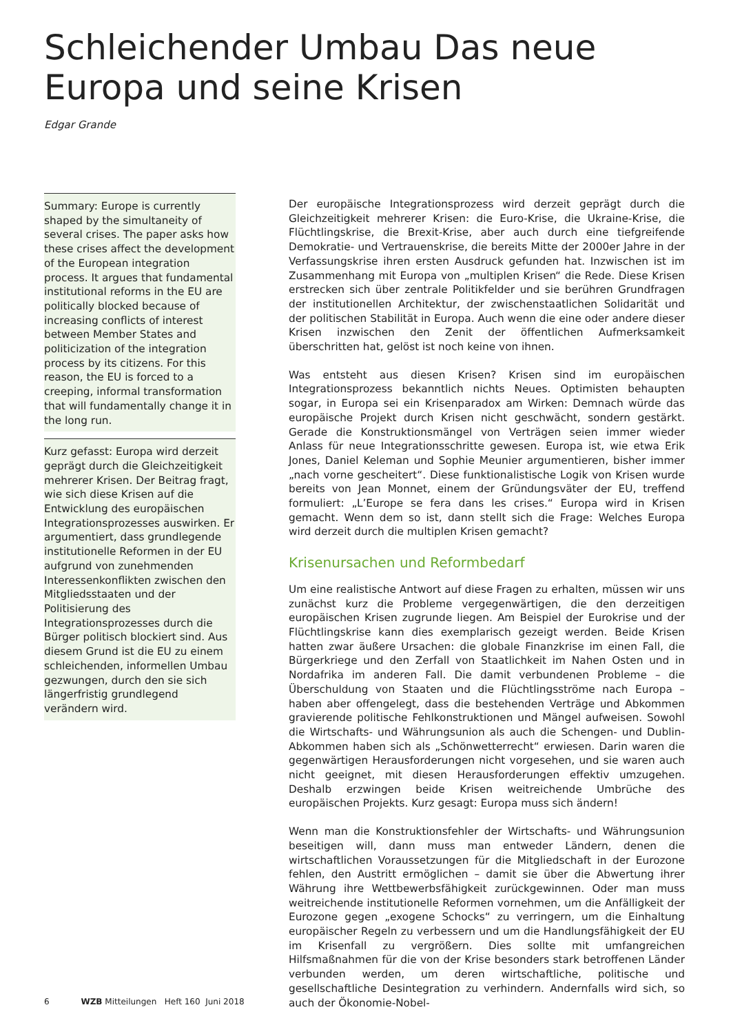Schleichender Umbau Das neue Europa und seine Krisen
Edgar Grande
Summary: Europe is currently shaped by the simultaneity of several crises. The paper asks how these crises affect the development of the European integration process. It argues that fundamental institutional reforms in the EU are politically blocked because of increasing conflicts of interest between Member States and politicization of the integration process by its citizens. For this reason, the EU is forced to a creeping, informal transformation that will fundamentally change it in the long run.
Kurz gefasst: Europa wird derzeit geprägt durch die Gleichzeitigkeit mehrerer Krisen. Der Beitrag fragt, wie sich diese Krisen auf die Entwicklung des europäischen Integrationsprozesses auswirken. Er argumentiert, dass grundlegende institutionelle Reformen in der EU aufgrund von zunehmenden Interessenkonflikten zwischen den Mitgliedsstaaten und der Politisierung des Integrationsprozesses durch die Bürger politisch blockiert sind. Aus diesem Grund ist die EU zu einem schleichenden, informellen Umbau gezwungen, durch den sie sich längerfristig grundlegend verändern wird.
Der europäische Integrationsprozess wird derzeit geprägt durch die Gleichzeitigkeit mehrerer Krisen: die Euro-Krise, die Ukraine-Krise, die Flüchtlingskrise, die Brexit-Krise, aber auch durch eine tiefgreifende Demokratie- und Vertrauenskrise, die bereits Mitte der 2000er Jahre in der Verfassungskrise ihren ersten Ausdruck gefunden hat. Inzwischen ist im Zusammenhang mit Europa von „multiplen Krisen“ die Rede. Diese Krisen erstrecken sich über zentrale Politikfelder und sie berühren Grundfragen der institutionellen Architektur, der zwischenstaatlichen Solidarität und der politischen Stabilität in Europa. Auch wenn die eine oder andere dieser Krisen inzwischen den Zenit der öffentlichen Aufmerksamkeit überschritten hat, gelöst ist noch keine von ihnen.
Was entsteht aus diesen Krisen? Krisen sind im europäischen Integrationsprozess bekanntlich nichts Neues. Optimisten behaupten sogar, in Europa sei ein Krisenparadox am Wirken: Demnach würde das europäische Projekt durch Krisen nicht geschwächt, sondern gestärkt. Gerade die Konstruktionsmängel von Verträgen seien immer wieder Anlass für neue Integrationsschritte gewesen. Europa ist, wie etwa Erik Jones, Daniel Keleman und Sophie Meunier argumentieren, bisher immer „nach vorne gescheitert“. Diese funktionalistische Logik von Krisen wurde bereits von Jean Monnet, einem der Gründungsväter der EU, treffend formuliert: „L’Europe se fera dans les crises.“ Europa wird in Krisen gemacht. Wenn dem so ist, dann stellt sich die Frage: Welches Europa wird derzeit durch die multiplen Krisen gemacht?
Krisenursachen und Reformbedarf
Um eine realistische Antwort auf diese Fragen zu erhalten, müssen wir uns zunächst kurz die Probleme vergegenwärtigen, die den derzeitigen europäischen Krisen zugrunde liegen. Am Beispiel der Eurokrise und der Flüchtlingskrise kann dies exemplarisch gezeigt werden. Beide Krisen hatten zwar äußere Ursachen: die globale Finanzkrise im einen Fall, die Bürgerkriege und den Zerfall von Staatlichkeit im Nahen Osten und in Nordafrika im anderen Fall. Die damit verbundenen Probleme – die Überschuldung von Staaten und die Flüchtlingsströme nach Europa – haben aber offengelegt, dass die bestehenden Verträge und Abkommen gravierende politische Fehlkonstruktionen und Mängel aufweisen. Sowohl die Wirtschafts- und Währungsunion als auch die Schengen- und Dublin-Abkommen haben sich als „Schönwetterrecht“ erwiesen. Darin waren die gegenwärtigen Herausforderungen nicht vorgesehen, und sie waren auch nicht geeignet, mit diesen Herausforderungen effektiv umzugehen. Deshalb erzwingen beide Krisen weitreichende Umbrüche des europäischen Projekts. Kurz gesagt: Europa muss sich ändern!
Wenn man die Konstruktionsfehler der Wirtschafts- und Währungsunion beseitigen will, dann muss man entweder Ländern, denen die wirtschaftlichen Voraussetzungen für die Mitgliedschaft in der Eurozone fehlen, den Austritt ermöglichen – damit sie über die Abwertung ihrer Währung ihre Wettbewerbsfähigkeit zurückgewinnen. Oder man muss weitreichende institutionelle Reformen vornehmen, um die Anfälligkeit der Eurozone gegen „exogene Schocks“ zu verringern, um die Einhaltung europäischer Regeln zu verbessern und um die Handlungsfähigkeit der EU im Krisenfall zu vergrößern. Dies sollte mit umfangreichen Hilfsmaßnahmen für die von der Krise besonders stark betroffenen Länder verbunden werden, um deren wirtschaftliche, politische und gesellschaftliche Desintegration zu verhindern. Andernfalls wird sich, so auch der Ökonomie-Nobel-
6 WZB Mitteilungen Heft 160 Juni 2018